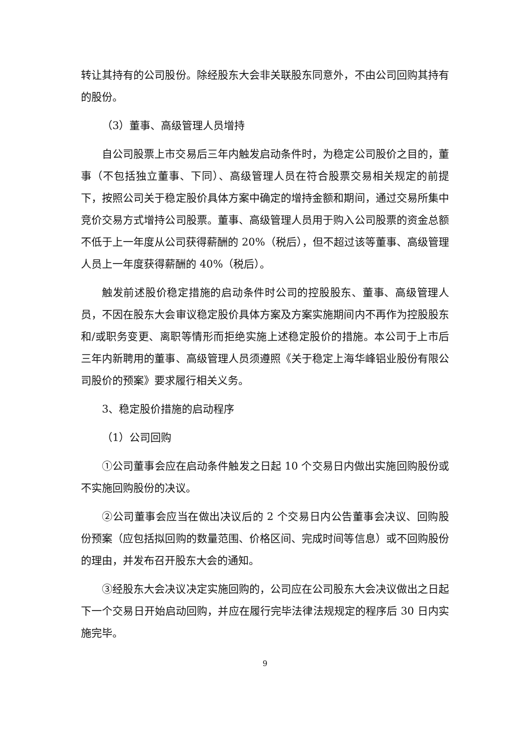转让其持有的公司股份。除经股东大会非关联股东同意外，不由公司回购其持有的股份。
（3）董事、高级管理人员增持
自公司股票上市交易后三年内触发启动条件时，为稳定公司股价之目的，董事（不包括独立董事、下同）、高级管理人员在符合股票交易相关规定的前提下，按照公司关于稳定股价具体方案中确定的增持金额和期间，通过交易所集中竞价交易方式增持公司股票。董事、高级管理人员用于购入公司股票的资金总额不低于上一年度从公司获得薪酬的 20%（税后），但不超过该等董事、高级管理人员上一年度获得薪酬的 40%（税后）。
触发前述股价稳定措施的启动条件时公司的控股股东、董事、高级管理人员，不因在股东大会审议稳定股价具体方案及方案实施期间内不再作为控股股东和/或职务变更、离职等情形而拒绝实施上述稳定股价的措施。本公司于上市后三年内新聘用的董事、高级管理人员须遵照《关于稳定上海华峰铝业股份有限公司股价的预案》要求履行相关义务。
3、稳定股价措施的启动程序
（1）公司回购
①公司董事会应在启动条件触发之日起 10 个交易日内做出实施回购股份或不实施回购股份的决议。
②公司董事会应当在做出决议后的 2 个交易日内公告董事会决议、回购股份预案（应包括拟回购的数量范围、价格区间、完成时间等信息）或不回购股份的理由，并发布召开股东大会的通知。
③经股东大会决议决定实施回购的，公司应在公司股东大会决议做出之日起下一个交易日开始启动回购，并应在履行完毕法律法规规定的程序后 30 日内实施完毕。
9